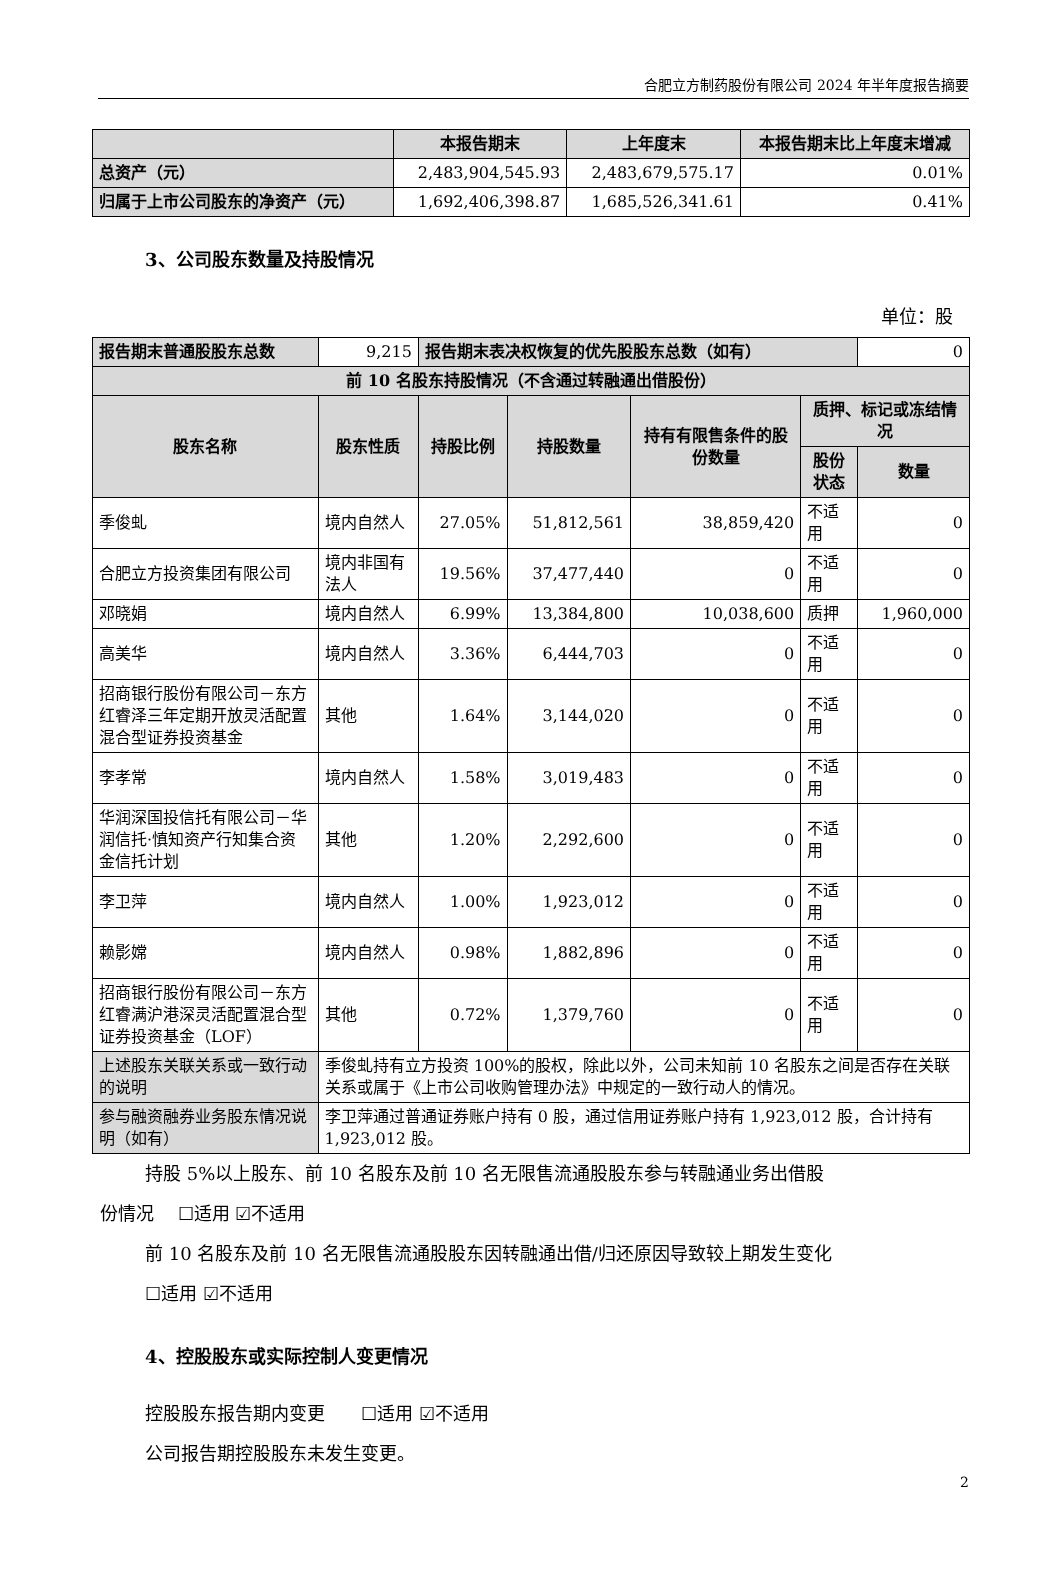合肥立方制药股份有限公司 2024 年半年度报告摘要
| | 本报告期末 | 上年度末 | 本报告期末比上年度末增减 |
| --- | --- | --- | --- |
| 总资产（元） | 2,483,904,545.93 | 2,483,679,575.17 | 0.01% |
| 归属于上市公司股东的净资产（元） | 1,692,406,398.87 | 1,685,526,341.61 | 0.41% |
3、公司股东数量及持股情况
单位：股
| 报告期末普通股股东总数 | 9,215 | 报告期末表决权恢复的优先股股东总数（如有） | | | | 0 |
| 前 10 名股东持股情况（不含通过转融通出借股份） | | | | | | |
| 股东名称 | 股东性质 | 持股比例 | 持股数量 | 持有有限售条件的股份数量 | 质押、标记或冻结情况 | |
| | | | | | 股份状态 | 数量 |
| 季俊虬 | 境内自然人 | 27.05% | 51,812,561 | 38,859,420 | 不适用 | 0 |
| 合肥立方投资集团有限公司 | 境内非国有法人 | 19.56% | 37,477,440 | 0 | 不适用 | 0 |
| 邓晓娟 | 境内自然人 | 6.99% | 13,384,800 | 10,038,600 | 质押 | 1,960,000 |
| 高美华 | 境内自然人 | 3.36% | 6,444,703 | 0 | 不适用 | 0 |
| 招商银行股份有限公司－东方红睿泽三年定期开放灵活配置混合型证券投资基金 | 其他 | 1.64% | 3,144,020 | 0 | 不适用 | 0 |
| 李孝常 | 境内自然人 | 1.58% | 3,019,483 | 0 | 不适用 | 0 |
| 华润深国投信托有限公司－华润信托·慎知资产行知集合资金信托计划 | 其他 | 1.20% | 2,292,600 | 0 | 不适用 | 0 |
| 李卫萍 | 境内自然人 | 1.00% | 1,923,012 | 0 | 不适用 | 0 |
| 赖影嫦 | 境内自然人 | 0.98% | 1,882,896 | 0 | 不适用 | 0 |
| 招商银行股份有限公司－东方红睿满沪港深灵活配置混合型证券投资基金（LOF） | 其他 | 0.72% | 1,379,760 | 0 | 不适用 | 0 |
| 上述股东关联关系或一致行动的说明 | 季俊虬持有立方投资 100%的股权，除此以外，公司未知前 10 名股东之间是否存在关联关系或属于《上市公司收购管理办法》中规定的一致行动人的情况。 | | | | | |
| 参与融资融券业务股东情况说明（如有） | 李卫萍通过普通证券账户持有 0 股，通过信用证券账户持有 1,923,012 股，合计持有 1,923,012 股。 | | | | | |
持股 5%以上股东、前 10 名股东及前 10 名无限售流通股股东参与转融通业务出借股
份情况　 ☐适用 ☑不适用
前 10 名股东及前 10 名无限售流通股股东因转融通出借/归还原因导致较上期发生变化
☐适用 ☑不适用
4、控股股东或实际控制人变更情况
控股股东报告期内变更　　☐适用 ☑不适用
公司报告期控股股东未发生变更。
2